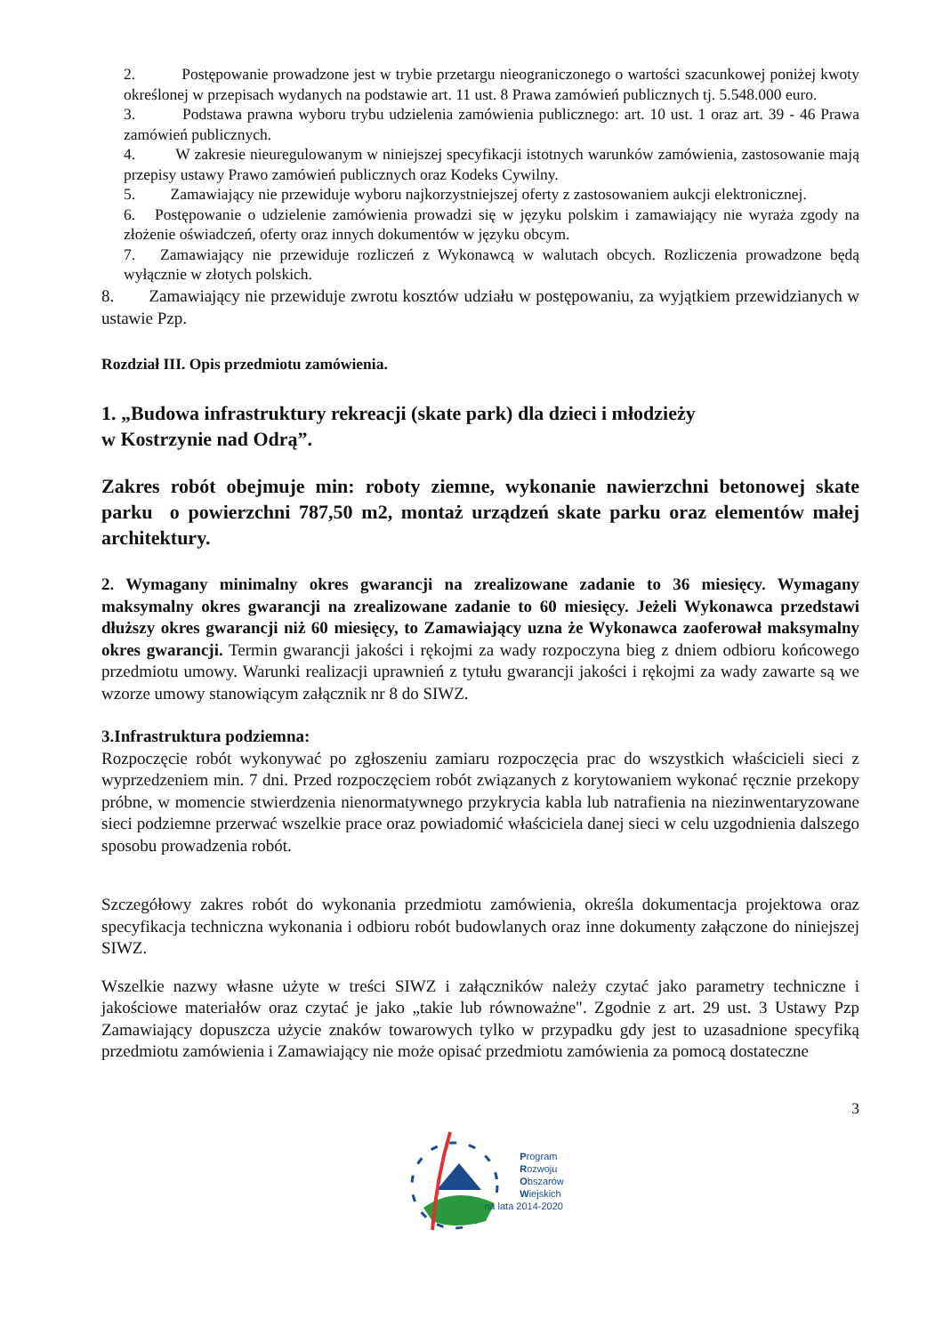2. Postępowanie prowadzone jest w trybie przetargu nieograniczonego o wartości szacunkowej poniżej kwoty określonej w przepisach wydanych na podstawie art. 11 ust. 8 Prawa zamówień publicznych tj. 5.548.000 euro.
3. Podstawa prawna wyboru trybu udzielenia zamówienia publicznego: art. 10 ust. 1 oraz art. 39 - 46 Prawa zamówień publicznych.
4. W zakresie nieuregulowanym w niniejszej specyfikacji istotnych warunków zamówienia, zastosowanie mają przepisy ustawy Prawo zamówień publicznych oraz Kodeks Cywilny.
5. Zamawiający nie przewiduje wyboru najkorzystniejszej oferty z zastosowaniem aukcji elektronicznej.
6. Postępowanie o udzielenie zamówienia prowadzi się w języku polskim i zamawiający nie wyraża zgody na złożenie oświadczeń, oferty oraz innych dokumentów w języku obcym.
7. Zamawiający nie przewiduje rozliczeń z Wykonawcą w walutach obcych. Rozliczenia prowadzone będą wyłącznie w złotych polskich.
8. Zamawiający nie przewiduje zwrotu kosztów udziału w postępowaniu, za wyjątkiem przewidzianych w ustawie Pzp.
Rozdział III. Opis przedmiotu zamówienia.
1. „Budowa infrastruktury rekreacji (skate park) dla dzieci i młodzieży
w Kostrzynie nad Odrą”.
Zakres robót obejmuje min: roboty ziemne, wykonanie nawierzchni betonowej skate parku o powierzchni 787,50 m2, montaż urządzeń skate parku oraz elementów małej architektury.
2. Wymagany minimalny okres gwarancji na zrealizowane zadanie to 36 miesięcy. Wymagany maksymalny okres gwarancji na zrealizowane zadanie to 60 miesięcy. Jeżeli Wykonawca przedstawi dłuższy okres gwarancji niż 60 miesięcy, to Zamawiający uzna że Wykonawca zaoferował maksymalny okres gwarancji. Termin gwarancji jakości i rękojmi za wady rozpoczyna bieg z dniem odbioru końcowego przedmiotu umowy. Warunki realizacji uprawnień z tytułu gwarancji jakości i rękojmi za wady zawarte są we wzorze umowy stanowiącym załącznik nr 8 do SIWZ.
3.Infrastruktura podziemna:
Rozpoczęcie robót wykonywać po zgłoszeniu zamiaru rozpoczęcia prac do wszystkich właścicieli sieci z wyprzedzeniem min. 7 dni. Przed rozpoczęciem robót związanych z korytowaniem wykonać ręcznie przekopy próbne, w momencie stwierdzenia nienormatywnego przykrycia kabla lub natrafienia na niezinwentaryzowane sieci podziemne przerwać wszelkie prace oraz powiadomić właściciela danej sieci w celu uzgodnienia dalszego sposobu prowadzenia robót.
Szczegółowy zakres robót do wykonania przedmiotu zamówienia, określa dokumentacja projektowa oraz specyfikacja techniczna wykonania i odbioru robót budowlanych oraz inne dokumenty załączone do niniejszej SIWZ.
Wszelkie nazwy własne użyte w treści SIWZ i załączników należy czytać jako parametry techniczne i jakościowe materiałów oraz czytać je jako „takie lub równoważne". Zgodnie z art. 29 ust. 3 Ustawy Pzp Zamawiający dopuszcza użycie znaków towarowych tylko w przypadku gdy jest to uzasadnione specyfiką przedmiotu zamówienia i Zamawiający nie może opisać przedmiotu zamówienia za pomocą dostateczne
3
Program
Rozwoju
Obszarów
Wiejskich
na lata 2014-2020